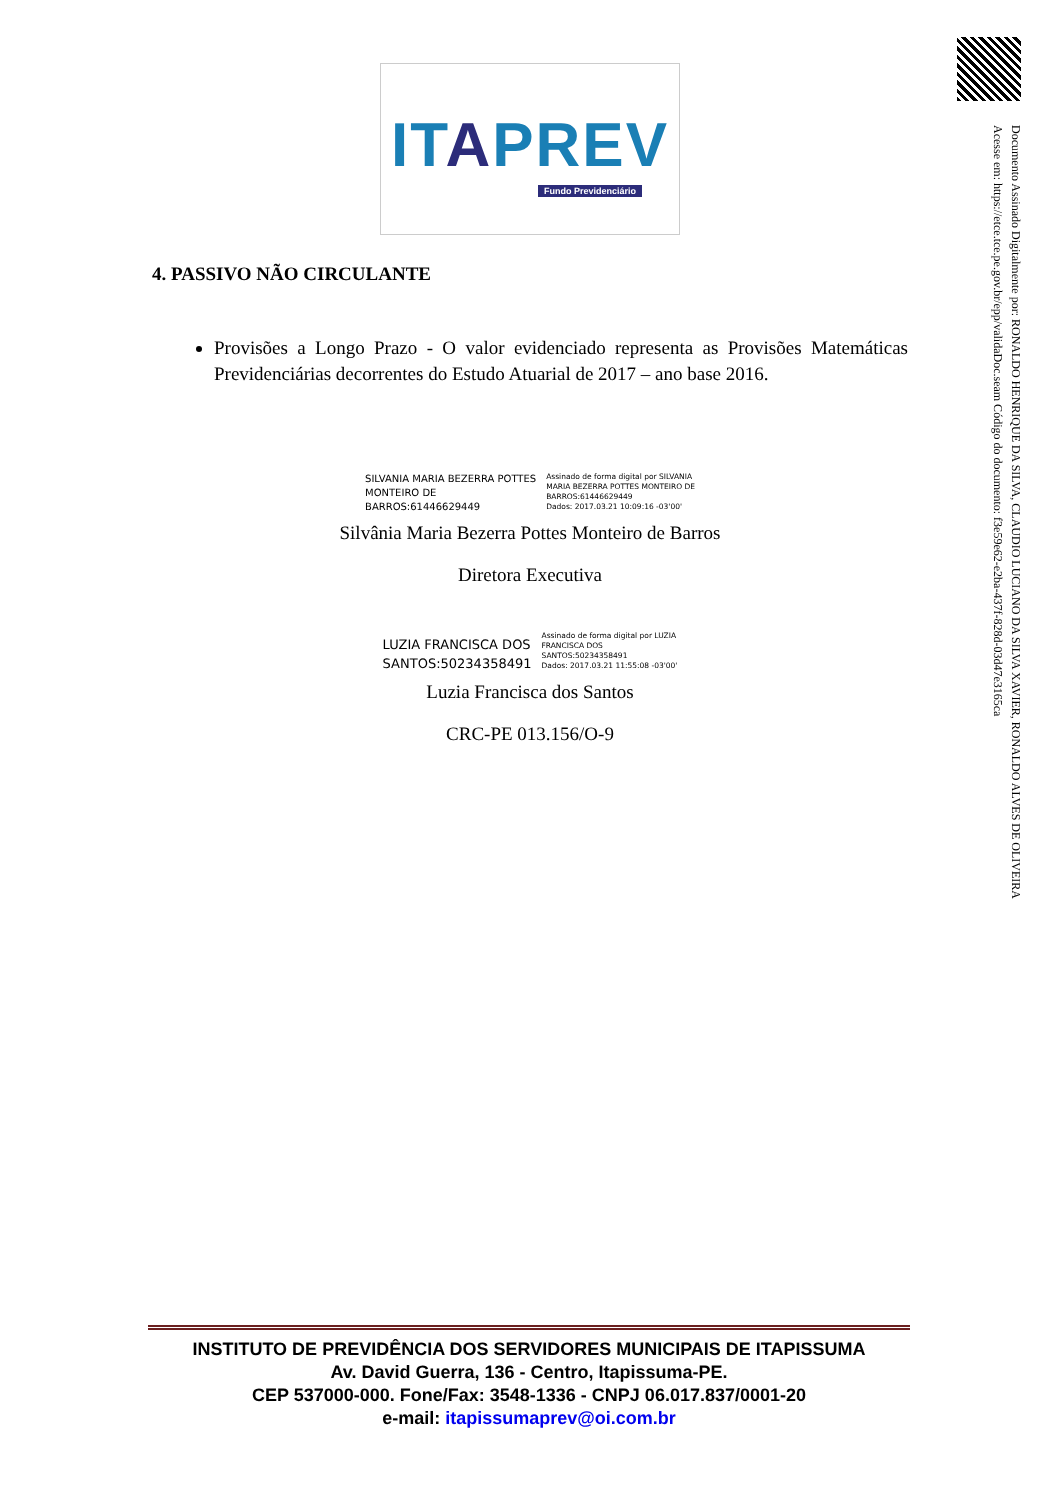ITAPREV
Fundo Previdenciário
Documento Assinado Digitalmente por: RONALDO HENRIQUE DA SILVA, CLAUDIO LUCIANO DA SILVA XAVIER, RONALDO ALVES DE OLIVEIRA
Acesse em: https://etce.tce.pe.gov.br/epp/validaDoc.seam Código do documento: f3e59e62-e2ba-437f-828d-03d47e3165ca
4. PASSIVO NÃO CIRCULANTE
Provisões a Longo Prazo - O valor evidenciado representa as Provisões Matemáticas Previdenciárias decorrentes do Estudo Atuarial de 2017 – ano base 2016.
SILVANIA MARIA BEZERRA POTTES
MONTEIRO DE
BARROS:61446629449
Assinado de forma digital por SILVANIA
MARIA BEZERRA POTTES MONTEIRO DE
BARROS:61446629449
Dados: 2017.03.21 10:09:16 -03'00'
Silvânia Maria Bezerra Pottes Monteiro de Barros
Diretora Executiva
LUZIA FRANCISCA DOS
SANTOS:50234358491
Assinado de forma digital por LUZIA
FRANCISCA DOS
SANTOS:50234358491
Dados: 2017.03.21 11:55:08 -03'00'
Luzia Francisca dos Santos
CRC-PE 013.156/O-9
INSTITUTO DE PREVIDÊNCIA DOS SERVIDORES MUNICIPAIS DE ITAPISSUMA
Av. David Guerra, 136 - Centro, Itapissuma-PE.
CEP 537000-000. Fone/Fax: 3548-1336 - CNPJ 06.017.837/0001-20
e-mail: itapissumaprev@oi.com.br